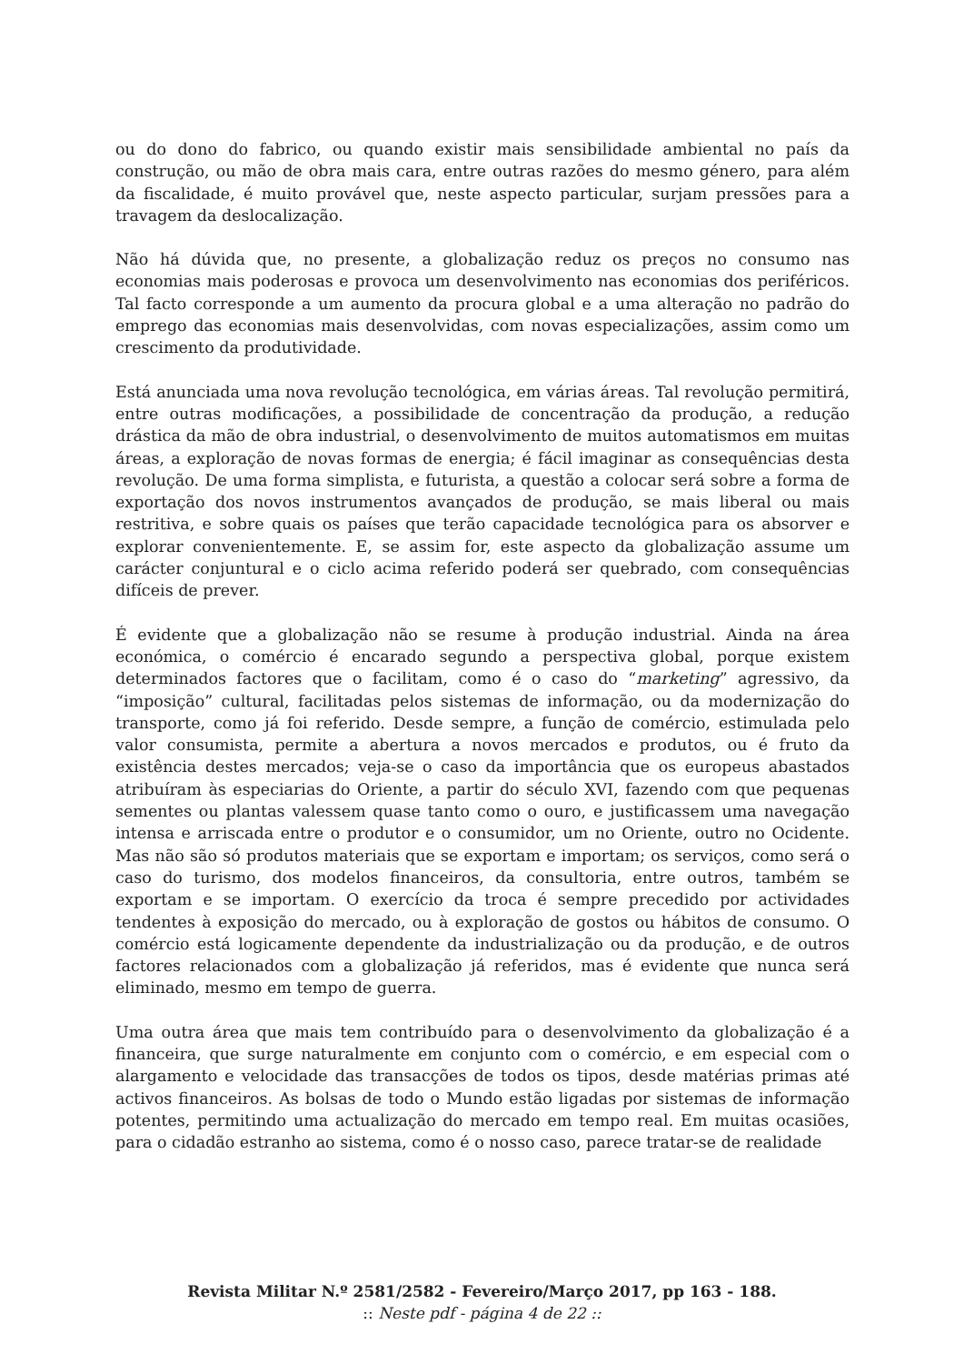ou do dono do fabrico, ou quando existir mais sensibilidade ambiental no país da construção, ou mão de obra mais cara, entre outras razões do mesmo género, para além da fiscalidade, é muito provável que, neste aspecto particular, surjam pressões para a travagem da deslocalização.
Não há dúvida que, no presente, a globalização reduz os preços no consumo nas economias mais poderosas e provoca um desenvolvimento nas economias dos periféricos. Tal facto corresponde a um aumento da procura global e a uma alteração no padrão do emprego das economias mais desenvolvidas, com novas especializações, assim como um crescimento da produtividade.
Está anunciada uma nova revolução tecnológica, em várias áreas. Tal revolução permitirá, entre outras modificações, a possibilidade de concentração da produção, a redução drástica da mão de obra industrial, o desenvolvimento de muitos automatismos em muitas áreas, a exploração de novas formas de energia; é fácil imaginar as consequências desta revolução. De uma forma simplista, e futurista, a questão a colocar será sobre a forma de exportação dos novos instrumentos avançados de produção, se mais liberal ou mais restritiva, e sobre quais os países que terão capacidade tecnológica para os absorver e explorar convenientemente. E, se assim for, este aspecto da globalização assume um carácter conjuntural e o ciclo acima referido poderá ser quebrado, com consequências difíceis de prever.
É evidente que a globalização não se resume à produção industrial. Ainda na área económica, o comércio é encarado segundo a perspectiva global, porque existem determinados factores que o facilitam, como é o caso do “marketing” agressivo, da “imposição” cultural, facilitadas pelos sistemas de informação, ou da modernização do transporte, como já foi referido. Desde sempre, a função de comércio, estimulada pelo valor consumista, permite a abertura a novos mercados e produtos, ou é fruto da existência destes mercados; veja-se o caso da importância que os europeus abastados atribuíram às especiarias do Oriente, a partir do século XVI, fazendo com que pequenas sementes ou plantas valessem quase tanto como o ouro, e justificassem uma navegação intensa e arriscada entre o produtor e o consumidor, um no Oriente, outro no Ocidente. Mas não são só produtos materiais que se exportam e importam; os serviços, como será o caso do turismo, dos modelos financeiros, da consultoria, entre outros, também se exportam e se importam. O exercício da troca é sempre precedido por actividades tendentes à exposição do mercado, ou à exploração de gostos ou hábitos de consumo. O comércio está logicamente dependente da industrialização ou da produção, e de outros factores relacionados com a globalização já referidos, mas é evidente que nunca será eliminado, mesmo em tempo de guerra.
Uma outra área que mais tem contribuído para o desenvolvimento da globalização é a financeira, que surge naturalmente em conjunto com o comércio, e em especial com o alargamento e velocidade das transacções de todos os tipos, desde matérias primas até activos financeiros. As bolsas de todo o Mundo estão ligadas por sistemas de informação potentes, permitindo uma actualização do mercado em tempo real. Em muitas ocasiões, para o cidadão estranho ao sistema, como é o nosso caso, parece tratar-se de realidade
Revista Militar N.º 2581/2582 - Fevereiro/Março 2017, pp 163 - 188.
:: Neste pdf - página 4 de 22 ::